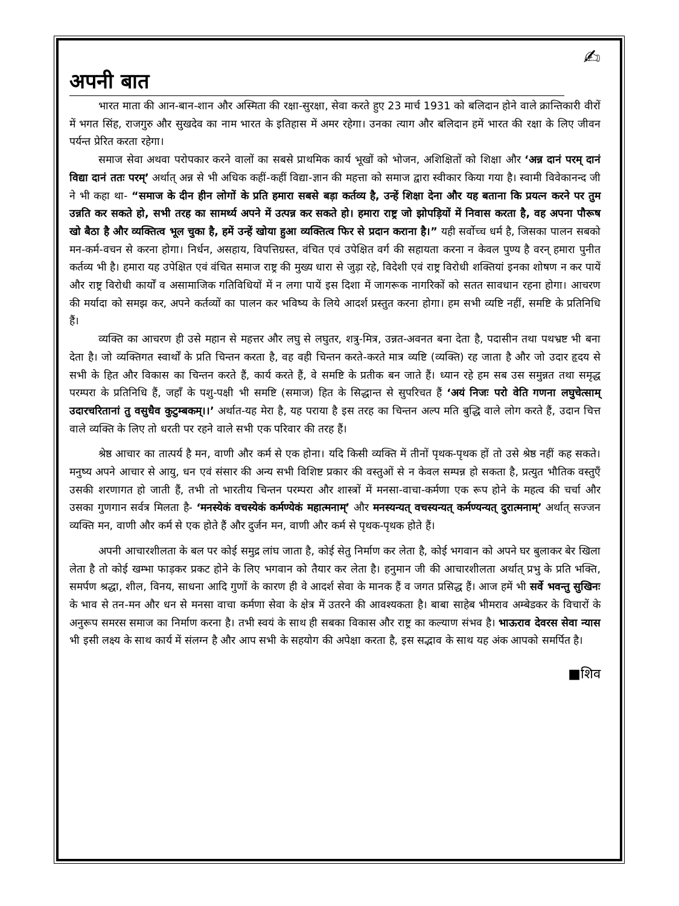✍
अपनी बात
भारत माता की आन-बान-शान और अस्मिता की रक्षा-सुरक्षा, सेवा करते हुए 23 मार्च 1931 को बलिदान होने वाले क्रान्तिकारी वीरों में भगत सिंह, राजगुरु और सुखदेव का नाम भारत के इतिहास में अमर रहेगा। उनका त्याग और बलिदान हमें भारत की रक्षा के लिए जीवन पर्यन्त प्रेरित करता रहेगा।
समाज सेवा अथवा परोपकार करने वालों का सबसे प्राथमिक कार्य भूखों को भोजन, अशिक्षितों को शिक्षा और ‘अन्न दानं परम् दानं विद्या दानं ततः परम्’ अर्थात् अन्न से भी अधिक कहीं-कहीं विद्या-ज्ञान की महत्ता को समाज द्वारा स्वीकार किया गया है। स्वामी विवेकानन्द जी ने भी कहा था- “समाज के दीन हीन लोगों के प्रति हमारा सबसे बड़ा कर्तव्य है, उन्हें शिक्षा देना और यह बताना कि प्रयत्न करने पर तुम उन्नति कर सकते हो, सभी तरह का सामर्थ्य अपने में उत्पन्न कर सकते हो। हमारा राष्ट्र जो झोपड़ियों में निवास करता है, वह अपना पौरूष खो बैठा है और व्यक्तित्व भूल चुका है, हमें उन्हें खोया हुआ व्यक्तित्व फिर से प्रदान कराना है।” यही सर्वोच्च धर्म है, जिसका पालन सबको मन-कर्म-वचन से करना होगा। निर्धन, असहाय, विपत्तिग्रस्त, वंचित एवं उपेक्षित वर्ग की सहायता करना न केवल पुण्य है वरन् हमारा पुनीत कर्तव्य भी है। हमारा यह उपेक्षित एवं वंचित समाज राष्ट्र की मुख्य धारा से जुड़ा रहे, विदेशी एवं राष्ट्र विरोधी शक्तियां इनका शोषण न कर पायें और राष्ट्र विरोधी कार्यों व असामाजिक गतिविधियों में न लगा पायें इस दिशा में जागरूक नागरिकों को सतत सावधान रहना होगा। आचरण की मर्यादा को समझ कर, अपने कर्तव्यों का पालन कर भविष्य के लिये आदर्श प्रस्तुत करना होगा। हम सभी व्यष्टि नहीं, समष्टि के प्रतिनिधि हैं।
व्यक्ति का आचरण ही उसे महान से महत्तर और लघु से लघुतर, शत्रु-मित्र, उन्नत-अवनत बना देता है, पदासीन तथा पथभ्रष्ट भी बना देता है। जो व्यक्तिगत स्वार्थों के प्रति चिन्तन करता है, वह वही चिन्तन करते-करते मात्र व्यष्टि (व्यक्ति) रह जाता है और जो उदार हृदय से सभी के हित और विकास का चिन्तन करते हैं, कार्य करते हैं, वे समष्टि के प्रतीक बन जाते हैं। ध्यान रहे हम सब उस समुन्नत तथा समृद्ध परम्परा के प्रतिनिधि हैं, जहाँ के पशु-पक्षी भी समष्टि (समाज) हित के सिद्धान्त से सुपरिचत हैं ‘अयं निजः परो वेति गणना लघुचेत्साम् उदारचरितानां तु वसुधैव कुटुम्बकम्।।’ अर्थात-यह मेरा है, यह पराया है इस तरह का चिन्तन अल्प मति बुद्धि वाले लोग करते हैं, उदान चित्त वाले व्यक्ति के लिए तो धरती पर रहने वाले सभी एक परिवार की तरह हैं।
श्रेष्ठ आचार का तात्पर्य है मन, वाणी और कर्म से एक होना। यदि किसी व्यक्ति में तीनों पृथक-पृथक हों तो उसे श्रेष्ठ नहीं कह सकते। मनुष्य अपने आचार से आयु, धन एवं संसार की अन्य सभी विशिष्ट प्रकार की वस्तुओं से न केवल सम्पन्न हो सकता है, प्रत्युत भौतिक वस्तुएँ उसकी शरणागत हो जाती हैं, तभी तो भारतीय चिन्तन परम्परा और शास्त्रों में मनसा-वाचा-कर्मणा एक रूप होने के महत्व की चर्चा और उसका गुणगान सर्वत्र मिलता है- ‘मनस्येकं वचस्येकं कर्मण्येकं महात्मनाम्’ और मनस्यन्यत् वचस्यन्यत् कर्मण्यन्यत् दुरात्मनाम्’ अर्थात् सज्जन व्यक्ति मन, वाणी और कर्म से एक होते हैं और दुर्जन मन, वाणी और कर्म से पृथक-पृथक होते हैं।
अपनी आचारशीलता के बल पर कोई समुद्र लांघ जाता है, कोई सेतु निर्माण कर लेता है, कोई भगवान को अपने घर बुलाकर बेर खिला लेता है तो कोई खम्भा फाड़कर प्रकट होने के लिए भगवान को तैयार कर लेता है। हनुमान जी की आचारशीलता अर्थात् प्रभु के प्रति भक्ति, समर्पण श्रद्धा, शील, विनय, साधना आदि गुणों के कारण ही वे आदर्श सेवा के मानक हैं व जगत प्रसिद्ध हैं। आज हमें भी सर्वे भवन्तु सुखिनः के भाव से तन-मन और धन से मनसा वाचा कर्मणा सेवा के क्षेत्र में उतरने की आवश्यकता है। बाबा साहेब भीमराव अम्बेडकर के विचारों के अनुरूप समरस समाज का निर्माण करना है। तभी स्वयं के साथ ही सबका विकास और राष्ट्र का कल्याण संभव है। भाऊराव देवरस सेवा न्यास भी इसी लक्ष्य के साथ कार्य में संलग्न है और आप सभी के सहयोग की अपेक्षा करता है, इस सद्भाव के साथ यह अंक आपको समर्पित है।
■शिव